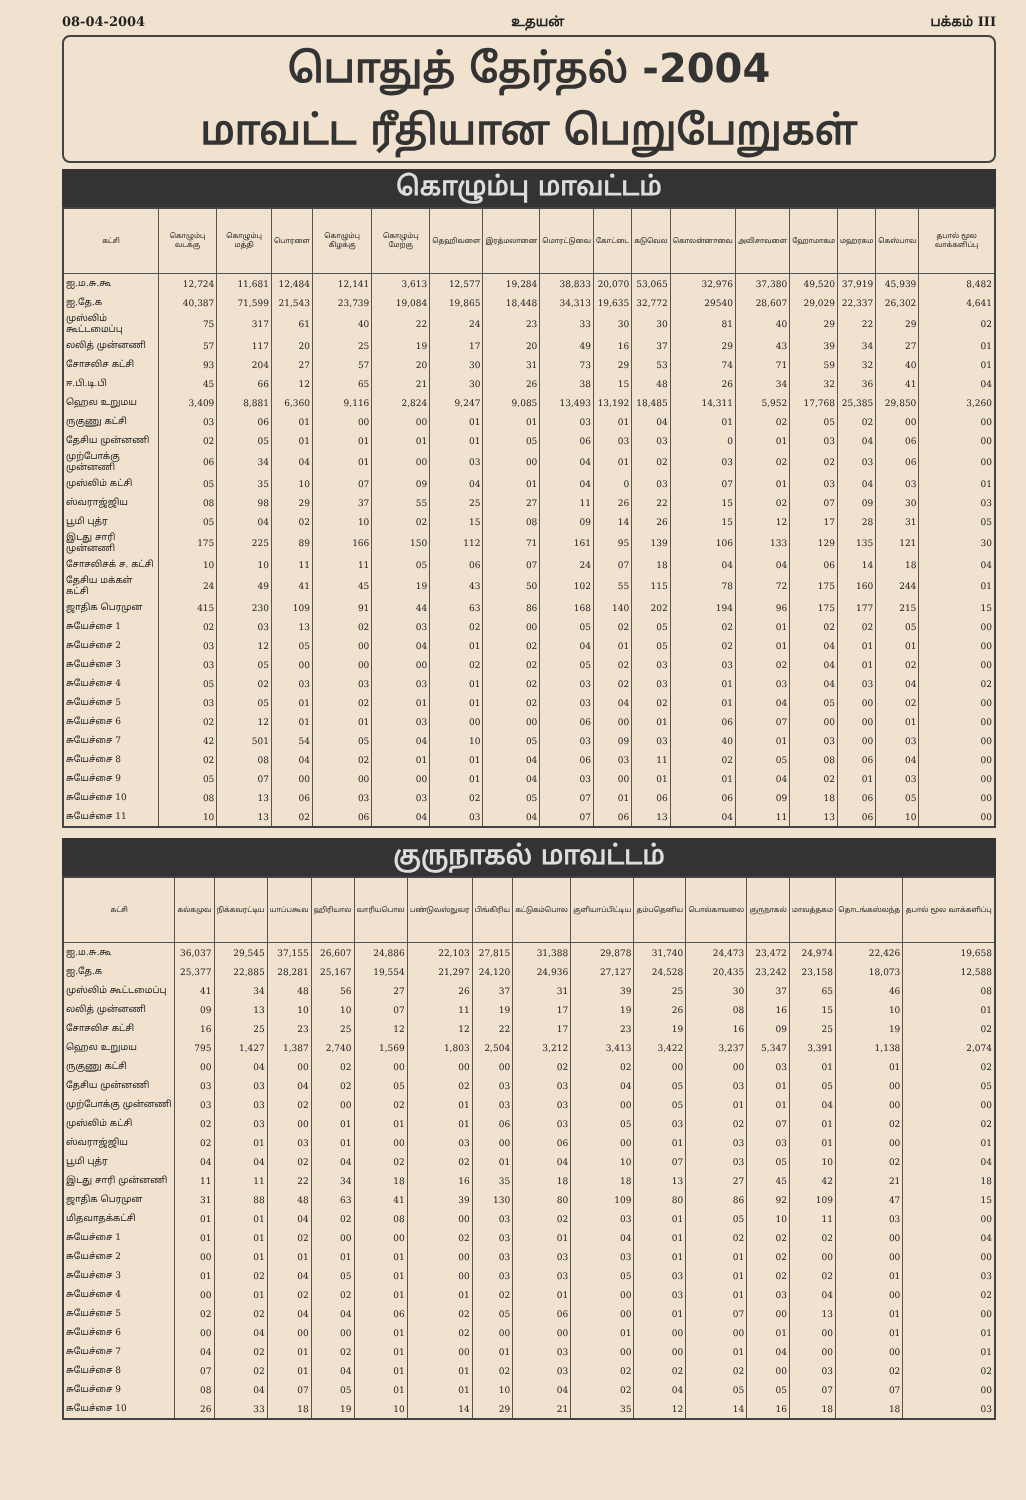08-04-2004 உதயன் பக்கம் III
பொதுத் தேர்தல் -2004
மாவட்ட ரீதியான பெறுபேறுகள்
கொழும்பு மாவட்டம்
| கட்சி | கொழும்பு வடக்கு | கொழும்பு மத்தி | பொரளை | கொழும்பு கிழக்கு | கொழும்பு மேற்கு | தெஹிவளை | இரத்மலானை | மொரட்டுவை | கோட்டை | கடுவெல | கொலன்னாவை | அவிசாவளை | ஹோமாகம | மஹரகம | கெஸ்பாவ | தபால் மூல வாக்களிப்பு |
| --- | --- | --- | --- | --- | --- | --- | --- | --- | --- | --- | --- | --- | --- | --- | --- | --- |
| ஐ.ம.சு.கூ | 12,724 | 11,681 | 12,484 | 12,141 | 3,613 | 12,577 | 19,284 | 38,833 | 20,070 | 53,065 | 32,976 | 37,380 | 49,520 | 37,919 | 45,939 | 8,482 |
| ஐ.தே.க | 40,387 | 71,599 | 21,543 | 23,739 | 19,084 | 19,865 | 18,448 | 34,313 | 19,635 | 32,772 | 29540 | 28,607 | 29,029 | 22,337 | 26,302 | 4,641 |
| முஸ்லிம் கூட்டமைப்பு | 75 | 317 | 61 | 40 | 22 | 24 | 23 | 33 | 30 | 30 | 81 | 40 | 29 | 22 | 29 | 02 |
| லலித் முன்னணி | 57 | 117 | 20 | 25 | 19 | 17 | 20 | 49 | 16 | 37 | 29 | 43 | 39 | 34 | 27 | 01 |
| சோசலிச கட்சி | 93 | 204 | 27 | 57 | 20 | 30 | 31 | 73 | 29 | 53 | 74 | 71 | 59 | 32 | 40 | 01 |
| ஈ.பி.டி.பி | 45 | 66 | 12 | 65 | 21 | 30 | 26 | 38 | 15 | 48 | 26 | 34 | 32 | 36 | 41 | 04 |
| ஹெல உறுமய | 3,409 | 8,881 | 6,360 | 9,116 | 2,824 | 9,247 | 9,085 | 13,493 | 13,192 | 18,485 | 14,311 | 5,952 | 17,768 | 25,385 | 29,850 | 3,260 |
| ருகுணு கட்சி | 03 | 06 | 01 | 00 | 00 | 01 | 01 | 03 | 01 | 04 | 01 | 02 | 05 | 02 | 00 | 00 |
| தேசிய முன்னணி | 02 | 05 | 01 | 01 | 01 | 01 | 05 | 06 | 03 | 03 | 0 | 01 | 03 | 04 | 06 | 00 |
| முற்போக்கு முன்னணி | 06 | 34 | 04 | 01 | 00 | 03 | 00 | 04 | 01 | 02 | 03 | 02 | 02 | 03 | 06 | 00 |
| முஸ்லிம் கட்சி | 05 | 35 | 10 | 07 | 09 | 04 | 01 | 04 | 0 | 03 | 07 | 01 | 03 | 04 | 03 | 01 |
| ஸ்வராஜ்ஜிய | 08 | 98 | 29 | 37 | 55 | 25 | 27 | 11 | 26 | 22 | 15 | 02 | 07 | 09 | 30 | 03 |
| பூமி புத்ர | 05 | 04 | 02 | 10 | 02 | 15 | 08 | 09 | 14 | 26 | 15 | 12 | 17 | 28 | 31 | 05 |
| இடது சாரி முன்னணி | 175 | 225 | 89 | 166 | 150 | 112 | 71 | 161 | 95 | 139 | 106 | 133 | 129 | 135 | 121 | 30 |
| சோசலிசக் ச. கட்சி | 10 | 10 | 11 | 11 | 05 | 06 | 07 | 24 | 07 | 18 | 04 | 04 | 06 | 14 | 18 | 04 |
| தேசிய மக்கள் கட்சி | 24 | 49 | 41 | 45 | 19 | 43 | 50 | 102 | 55 | 115 | 78 | 72 | 175 | 160 | 244 | 01 |
| ஜாதிக பெரமுன | 415 | 230 | 109 | 91 | 44 | 63 | 86 | 168 | 140 | 202 | 194 | 96 | 175 | 177 | 215 | 15 |
| சுயேச்சை 1 | 02 | 03 | 13 | 02 | 03 | 02 | 00 | 05 | 02 | 05 | 02 | 01 | 02 | 02 | 05 | 00 |
| சுயேச்சை 2 | 03 | 12 | 05 | 00 | 04 | 01 | 02 | 04 | 01 | 05 | 02 | 01 | 04 | 01 | 01 | 00 |
| சுயேச்சை 3 | 03 | 05 | 00 | 00 | 00 | 02 | 02 | 05 | 02 | 03 | 03 | 02 | 04 | 01 | 02 | 00 |
| சுயேச்சை 4 | 05 | 02 | 03 | 03 | 03 | 01 | 02 | 03 | 02 | 03 | 01 | 03 | 04 | 03 | 04 | 02 |
| சுயேச்சை 5 | 03 | 05 | 01 | 02 | 01 | 01 | 02 | 03 | 04 | 02 | 01 | 04 | 05 | 00 | 02 | 00 |
| சுயேச்சை 6 | 02 | 12 | 01 | 01 | 03 | 00 | 00 | 06 | 00 | 01 | 06 | 07 | 00 | 00 | 01 | 00 |
| சுயேச்சை 7 | 42 | 501 | 54 | 05 | 04 | 10 | 05 | 03 | 09 | 03 | 40 | 01 | 03 | 00 | 03 | 00 |
| சுயேச்சை 8 | 02 | 08 | 04 | 02 | 01 | 01 | 04 | 06 | 03 | 11 | 02 | 05 | 08 | 06 | 04 | 00 |
| சுயேச்சை 9 | 05 | 07 | 00 | 00 | 00 | 01 | 04 | 03 | 00 | 01 | 01 | 04 | 02 | 01 | 03 | 00 |
| சுயேச்சை 10 | 08 | 13 | 06 | 03 | 03 | 02 | 05 | 07 | 01 | 06 | 06 | 09 | 18 | 06 | 05 | 00 |
| சுயேச்சை 11 | 10 | 13 | 02 | 06 | 04 | 03 | 04 | 07 | 06 | 13 | 04 | 11 | 13 | 06 | 10 | 00 |
குருநாகல் மாவட்டம்
| கட்சி | கல்கமுவ | நிக்கவரட்டிய | யாப்பகூவ | ஹிரியால | வாரியபொல | பண்டுவஸ்நுவர | பிங்கிரிய | கட்டுகம்பொல | குளியாப்பிட்டிய | தம்பதெனிய | பொல்காவலை | குருநாகல் | மாவத்தகம | தொடங்கஸ்லந்த | தபால் மூல வாக்களிப்பு |
| --- | --- | --- | --- | --- | --- | --- | --- | --- | --- | --- | --- | --- | --- | --- | --- |
| ஐ.ம.சு.கூ | 36,037 | 29,545 | 37,155 | 26,607 | 24,886 | 22,103 | 27,815 | 31,388 | 29,878 | 31,740 | 24,473 | 23,472 | 24,974 | 22,426 | 19,658 |
| ஐ.தே.க | 25,377 | 22,885 | 28,281 | 25,167 | 19,554 | 21,297 | 24,120 | 24,936 | 27,127 | 24,528 | 20,435 | 23,242 | 23,158 | 18,073 | 12,588 |
| முஸ்லிம் கூட்டமைப்பு | 41 | 34 | 48 | 56 | 27 | 26 | 37 | 31 | 39 | 25 | 30 | 37 | 65 | 46 | 08 |
| லலித் முன்னணி | 09 | 13 | 10 | 10 | 07 | 11 | 19 | 17 | 19 | 26 | 08 | 16 | 15 | 10 | 01 |
| சோசலிச கட்சி | 16 | 25 | 23 | 25 | 12 | 12 | 22 | 17 | 23 | 19 | 16 | 09 | 25 | 19 | 02 |
| ஹெல உறுமய | 795 | 1,427 | 1,387 | 2,740 | 1,569 | 1,803 | 2,504 | 3,212 | 3,413 | 3,422 | 3,237 | 5,347 | 3,391 | 1,138 | 2,074 |
| ருகுணு கட்சி | 00 | 04 | 00 | 02 | 00 | 00 | 00 | 02 | 02 | 00 | 00 | 03 | 01 | 01 | 02 |
| தேசிய முன்னணி | 03 | 03 | 04 | 02 | 05 | 02 | 03 | 03 | 04 | 05 | 03 | 01 | 05 | 00 | 05 |
| முற்போக்கு முன்னணி | 03 | 03 | 02 | 00 | 02 | 01 | 03 | 03 | 00 | 05 | 01 | 01 | 04 | 00 | 00 |
| முஸ்லிம் கட்சி | 02 | 03 | 00 | 01 | 01 | 01 | 06 | 03 | 05 | 03 | 02 | 07 | 01 | 02 | 02 |
| ஸ்வராஜ்ஜிய | 02 | 01 | 03 | 01 | 00 | 03 | 00 | 06 | 00 | 01 | 03 | 03 | 01 | 00 | 01 |
| பூமி புத்ர | 04 | 04 | 02 | 04 | 02 | 02 | 01 | 04 | 10 | 07 | 03 | 05 | 10 | 02 | 04 |
| இடது சாரி முன்னணி | 11 | 11 | 22 | 34 | 18 | 16 | 35 | 18 | 18 | 13 | 27 | 45 | 42 | 21 | 18 |
| ஜாதிக பெரமுன | 31 | 88 | 48 | 63 | 41 | 39 | 130 | 80 | 109 | 80 | 86 | 92 | 109 | 47 | 15 |
| மிதவாதக்கட்சி | 01 | 01 | 04 | 02 | 08 | 00 | 03 | 02 | 03 | 01 | 05 | 10 | 11 | 03 | 00 |
| சுயேச்சை 1 | 01 | 01 | 02 | 00 | 00 | 02 | 03 | 01 | 04 | 01 | 02 | 02 | 02 | 00 | 04 |
| சுயேச்சை 2 | 00 | 01 | 01 | 01 | 01 | 00 | 03 | 03 | 03 | 01 | 01 | 02 | 00 | 00 | 00 |
| சுயேச்சை 3 | 01 | 02 | 04 | 05 | 01 | 00 | 03 | 03 | 05 | 03 | 01 | 02 | 02 | 01 | 03 |
| சுயேச்சை 4 | 00 | 01 | 02 | 02 | 01 | 01 | 02 | 01 | 00 | 03 | 01 | 03 | 04 | 00 | 02 |
| சுயேச்சை 5 | 02 | 02 | 04 | 04 | 06 | 02 | 05 | 06 | 00 | 01 | 07 | 00 | 13 | 01 | 00 |
| சுயேச்சை 6 | 00 | 04 | 00 | 00 | 01 | 02 | 00 | 00 | 01 | 00 | 00 | 01 | 00 | 01 | 01 |
| சுயேச்சை 7 | 04 | 02 | 01 | 02 | 01 | 00 | 01 | 03 | 00 | 00 | 01 | 04 | 00 | 00 | 01 |
| சுயேச்சை 8 | 07 | 02 | 01 | 04 | 01 | 01 | 02 | 03 | 02 | 02 | 02 | 00 | 03 | 02 | 02 |
| சுயேச்சை 9 | 08 | 04 | 07 | 05 | 01 | 01 | 10 | 04 | 02 | 04 | 05 | 05 | 07 | 07 | 00 |
| சுயேச்சை 10 | 26 | 33 | 18 | 19 | 10 | 14 | 29 | 21 | 35 | 12 | 14 | 16 | 18 | 18 | 03 |